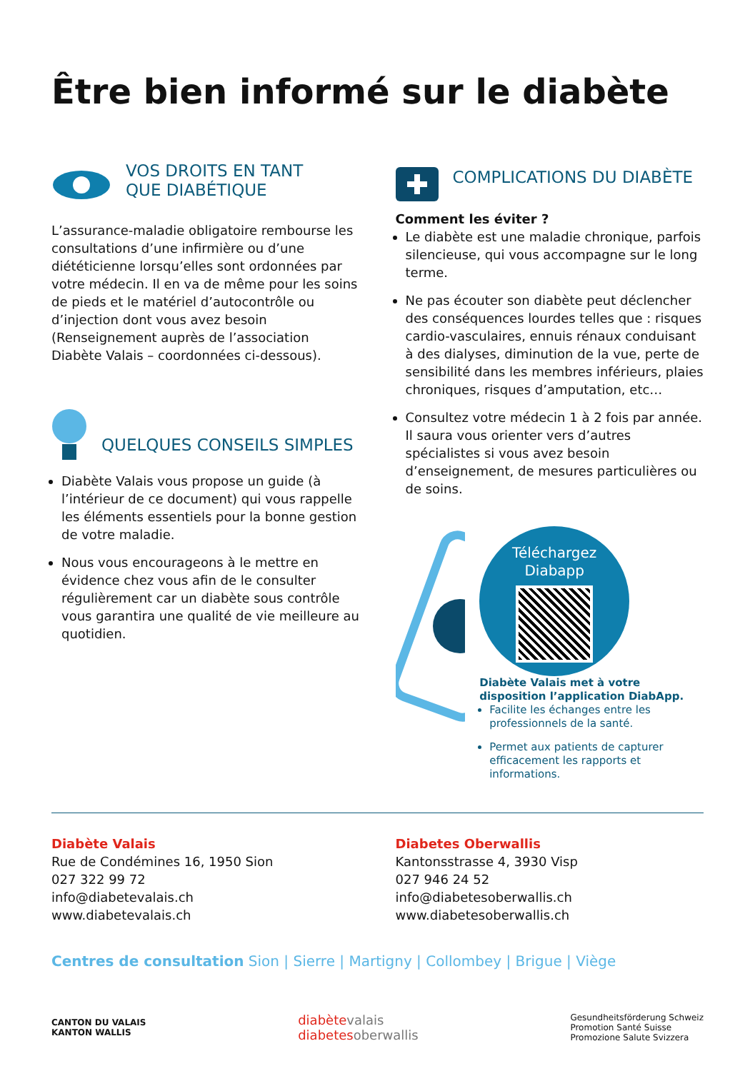Être bien informé sur le diabète
VOS DROITS EN TANT
QUE DIABÉTIQUE
L’assurance-maladie obligatoire rembourse les consultations d’une infirmière ou d’une diététicienne lorsqu’elles sont ordonnées par votre médecin. Il en va de même pour les soins de pieds et le matériel d’autocontrôle ou d’injection dont vous avez besoin (Renseignement auprès de l’association Diabète Valais – coordonnées ci-dessous).
QUELQUES CONSEILS SIMPLES
Diabète Valais vous propose un guide (à l’intérieur de ce document) qui vous rappelle les éléments essentiels pour la bonne gestion de votre maladie.
Nous vous encourageons à le mettre en évidence chez vous afin de le consulter régulièrement car un diabète sous contrôle vous garantira une qualité de vie meilleure au quotidien.
COMPLICATIONS DU DIABÈTE
Comment les éviter ?
Le diabète est une maladie chronique, parfois silencieuse, qui vous accompagne sur le long terme.
Ne pas écouter son diabète peut déclencher des conséquences lourdes telles que : risques cardio-vasculaires, ennuis rénaux conduisant à des dialyses, diminution de la vue, perte de sensibilité dans les membres inférieurs, plaies chroniques, risques d’amputation, etc…
Consultez votre médecin 1 à 2 fois par année. Il saura vous orienter vers d’autres spécialistes si vous avez besoin d’enseignement, de mesures particulières ou de soins.
Téléchargez
Diabapp
Diabète Valais met à votre disposition l’application DiabApp.
Facilite les échanges entre les professionnels de la santé.
Permet aux patients de capturer efficacement les rapports et informations.
Diabète Valais
Rue de Condémines 16, 1950 Sion
027 322 99 72
info@diabetevalais.ch
www.diabetevalais.ch
Diabetes Oberwallis
Kantonsstrasse 4, 3930 Visp
027 946 24 52
info@diabetesoberwallis.ch
www.diabetesoberwallis.ch
Centres de consultation Sion | Sierre | Martigny | Collombey | Brigue | Viège
CANTON DU VALAIS
KANTON WALLIS
diabètevalais
diabetesoberwallis
Gesundheitsförderung Schweiz
Promotion Santé Suisse
Promozione Salute Svizzera